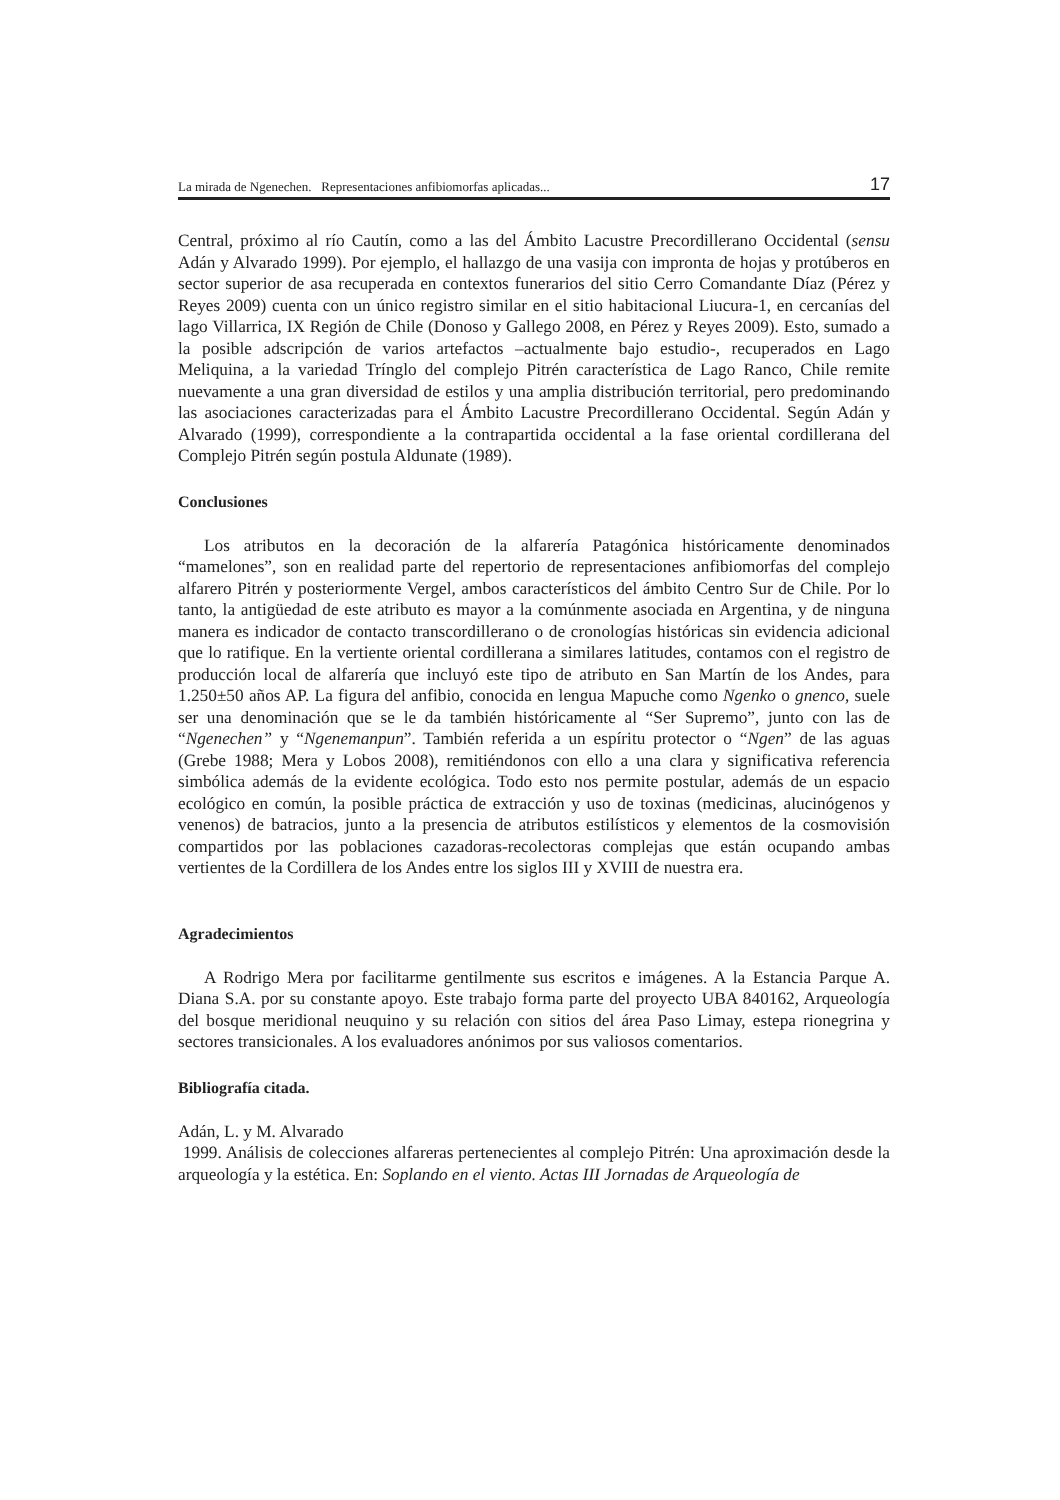La mirada de Ngenechen. Representaciones anfibiomorfas aplicadas... 17
Central, próximo al río Cautín, como a las del Ámbito Lacustre Precordillerano Occidental (sensu Adán y Alvarado 1999). Por ejemplo, el hallazgo de una vasija con impronta de hojas y protúberos en sector superior de asa recuperada en contextos funerarios del sitio Cerro Comandante Díaz (Pérez y Reyes 2009) cuenta con un único registro similar en el sitio habitacional Liucura-1, en cercanías del lago Villarrica, IX Región de Chile (Donoso y Gallego 2008, en Pérez y Reyes 2009). Esto, sumado a la posible adscripción de varios artefactos –actualmente bajo estudio-, recuperados en Lago Meliquina, a la variedad Trínglo del complejo Pitrén característica de Lago Ranco, Chile remite nuevamente a una gran diversidad de estilos y una amplia distribución territorial, pero predominando las asociaciones caracterizadas para el Ámbito Lacustre Precordillerano Occidental. Según Adán y Alvarado (1999), correspondiente a la contrapartida occidental a la fase oriental cordillerana del Complejo Pitrén según postula Aldunate (1989).
Conclusiones
Los atributos en la decoración de la alfarería Patagónica históricamente denominados “mamelones”, son en realidad parte del repertorio de representaciones anfibiomorfas del complejo alfarero Pitrén y posteriormente Vergel, ambos característicos del ámbito Centro Sur de Chile. Por lo tanto, la antigüedad de este atributo es mayor a la comúnmente asociada en Argentina, y de ninguna manera es indicador de contacto transcordillerano o de cronologías históricas sin evidencia adicional que lo ratifique. En la vertiente oriental cordillerana a similares latitudes, contamos con el registro de producción local de alfarería que incluyó este tipo de atributo en San Martín de los Andes, para 1.250±50 años AP. La figura del anfibio, conocida en lengua Mapuche como Ngenko o gnenco, suele ser una denominación que se le da también históricamente al “Ser Supremo”, junto con las de “Ngenechen” y “Ngenemanpun”. También referida a un espíritu protector o “Ngen” de las aguas (Grebe 1988; Mera y Lobos 2008), remitiéndonos con ello a una clara y significativa referencia simbólica además de la evidente ecológica. Todo esto nos permite postular, además de un espacio ecológico en común, la posible práctica de extracción y uso de toxinas (medicinas, alucinógenos y venenos) de batracios, junto a la presencia de atributos estilísticos y elementos de la cosmovisión compartidos por las poblaciones cazadoras-recolectoras complejas que están ocupando ambas vertientes de la Cordillera de los Andes entre los siglos III y XVIII de nuestra era.
Agradecimientos
A Rodrigo Mera por facilitarme gentilmente sus escritos e imágenes. A la Estancia Parque A. Diana S.A. por su constante apoyo. Este trabajo forma parte del proyecto UBA 840162, Arqueología del bosque meridional neuquino y su relación con sitios del área Paso Limay, estepa rionegrina y sectores transicionales. A los evaluadores anónimos por sus valiosos comentarios.
Bibliografía citada.
Adán, L. y M. Alvarado
1999. Análisis de colecciones alfareras pertenecientes al complejo Pitrén: Una aproximación desde la arqueología y la estética. En: Soplando en el viento. Actas III Jornadas de Arqueología de